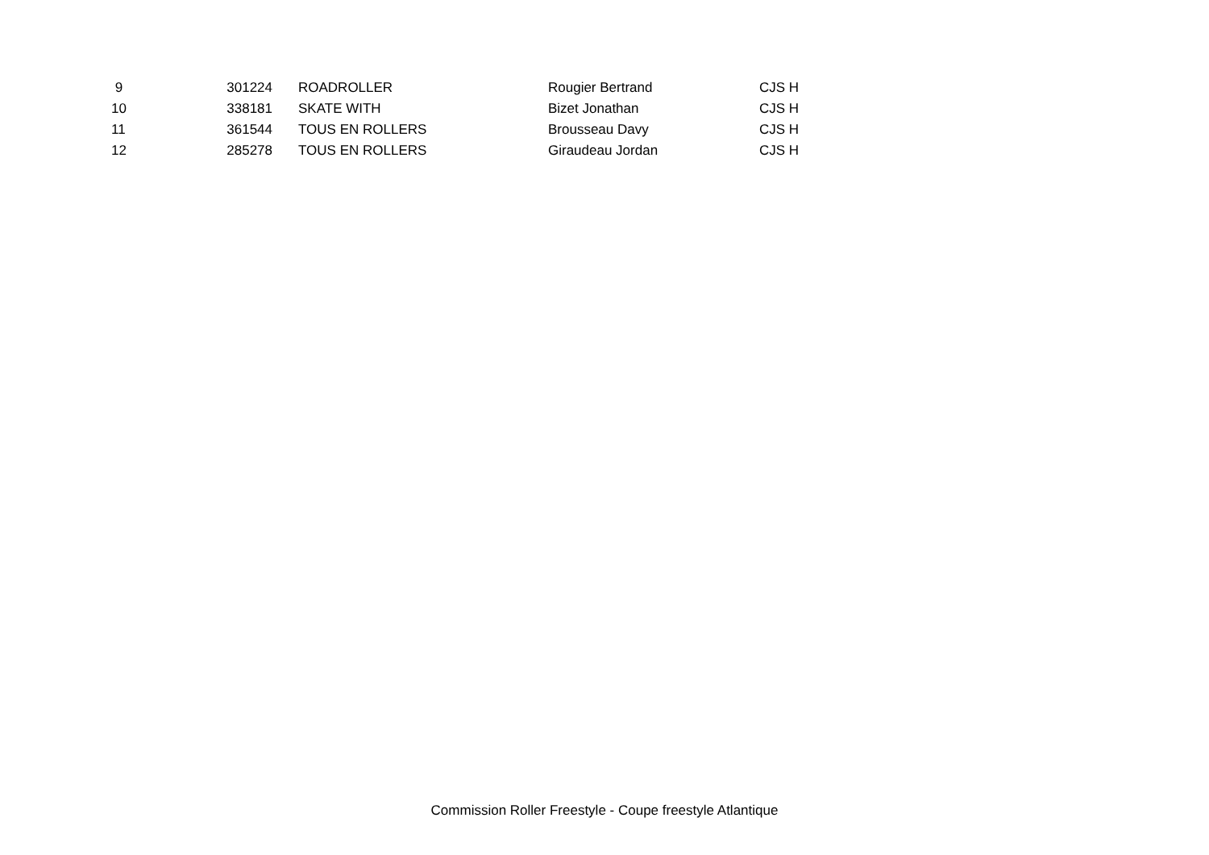| 9 | 301224 | ROADROLLER | Rougier Bertrand | CJS H |
| 10 | 338181 | SKATE WITH | Bizet Jonathan | CJS H |
| 11 | 361544 | TOUS EN ROLLERS | Brousseau Davy | CJS H |
| 12 | 285278 | TOUS EN ROLLERS | Giraudeau Jordan | CJS H |
Commission Roller Freestyle - Coupe freestyle Atlantique